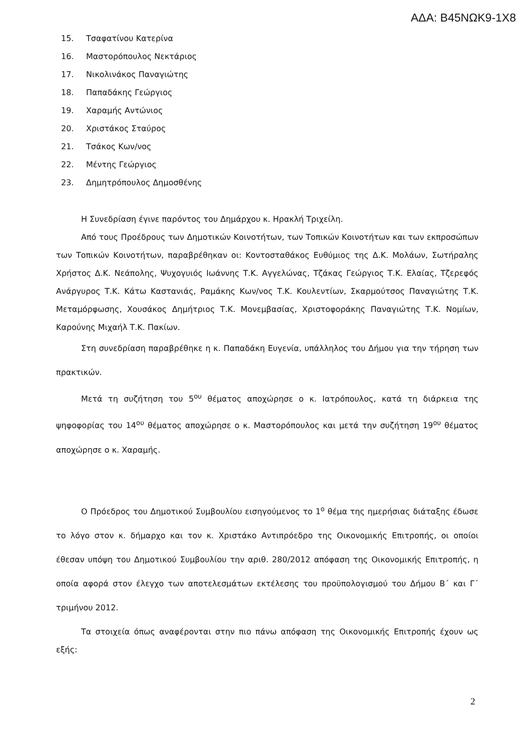ΑΔΑ: Β45ΝΩΚ9-1Χ8
15. Τσαφατίνου Κατερίνα
16. Μαστορόπουλος Νεκτάριος
17. Νικολινάκος Παναγιώτης
18. Παπαδάκης Γεώργιος
19. Χαραμής Αντώνιος
20. Χριστάκος Σταύρος
21. Τσάκος Κων/νος
22. Μέντης Γεώργιος
23. Δημητρόπουλος Δημοσθένης
Η Συνεδρίαση έγινε παρόντος του Δημάρχου κ. Ηρακλή Τριχείλη.
Από τους Προέδρους των Δημοτικών Κοινοτήτων, των Τοπικών Κοινοτήτων και των εκπροσώπων των Τοπικών Κοινοτήτων, παραβρέθηκαν οι: Κοντοσταθάκος Ευθύμιος της Δ.Κ. Μολάων, Σωτήραλης Χρήστος Δ.Κ. Νεάπολης, Ψυχογυιός Ιωάννης Τ.Κ. Αγγελώνας, Τζάκας Γεώργιος Τ.Κ. Ελαίας, Τζερεφός Ανάργυρος Τ.Κ. Κάτω Καστανιάς, Ραμάκης Κων/νος Τ.Κ. Κουλεντίων, Σκαρμούτσος Παναγιώτης Τ.Κ. Μεταμόρφωσης, Χουσάκος Δημήτριος Τ.Κ. Μονεμβασίας, Χριστοφοράκης Παναγιώτης Τ.Κ. Νομίων, Καρούνης Μιχαήλ Τ.Κ. Πακίων.
Στη συνεδρίαση παραβρέθηκε η κ. Παπαδάκη Ευγενία, υπάλληλος του Δήμου για την τήρηση των πρακτικών.
Μετά τη συζήτηση του 5<sup>ου</sup> θέματος αποχώρησε ο κ. Ιατρόπουλος, κατά τη διάρκεια της ψηφοφορίας του 14<sup>ου</sup> θέματος αποχώρησε ο κ. Μαστορόπουλος και μετά την συζήτηση 19<sup>ου</sup> θέματος αποχώρησε ο κ. Χαραμής.
Ο Πρόεδρος του Δημοτικού Συμβουλίου εισηγούμενος το 1<sup>ο</sup> θέμα της ημερήσιας διάταξης έδωσε το λόγο στον κ. δήμαρχο και τον κ. Χριστάκο Αντιπρόεδρο της Οικονομικής Επιτροπής, οι οποίοι έθεσαν υπόψη του Δημοτικού Συμβουλίου την αριθ. 280/2012 απόφαση της Οικονομικής Επιτροπής, η οποία αφορά στον έλεγχο των αποτελεσμάτων εκτέλεσης του προϋπολογισμού του Δήμου Β΄ και Γ΄ τριμήνου 2012.
Τα στοιχεία όπως αναφέρονται στην πιο πάνω απόφαση της Οικονομικής Επιτροπής έχουν ως εξής:
2